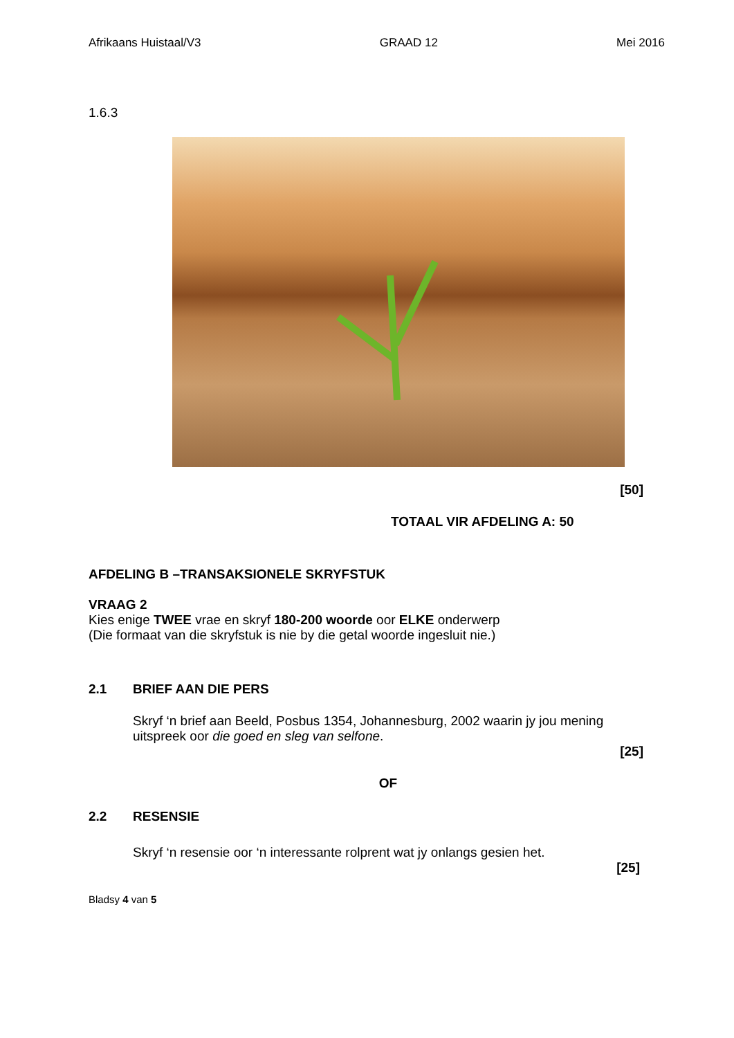Afrikaans Huistaal/V3 GRAAD 12 Mei 2016
1.6.3
[50]
TOTAAL VIR AFDELING A: 50
AFDELING B –TRANSAKSIONELE SKRYFSTUK
VRAAG 2
Kies enige TWEE vrae en skryf 180-200 woorde oor ELKE onderwerp
(Die formaat van die skryfstuk is nie by die getal woorde ingesluit nie.)
2.1 BRIEF AAN DIE PERS
Skryf ‘n brief aan Beeld, Posbus 1354, Johannesburg, 2002 waarin jy jou mening uitspreek oor die goed en sleg van selfone.
[25]
OF
2.2 RESENSIE
Skryf ‘n resensie oor ‘n interessante rolprent wat jy onlangs gesien het.
[25]
Bladsy 4 van 5